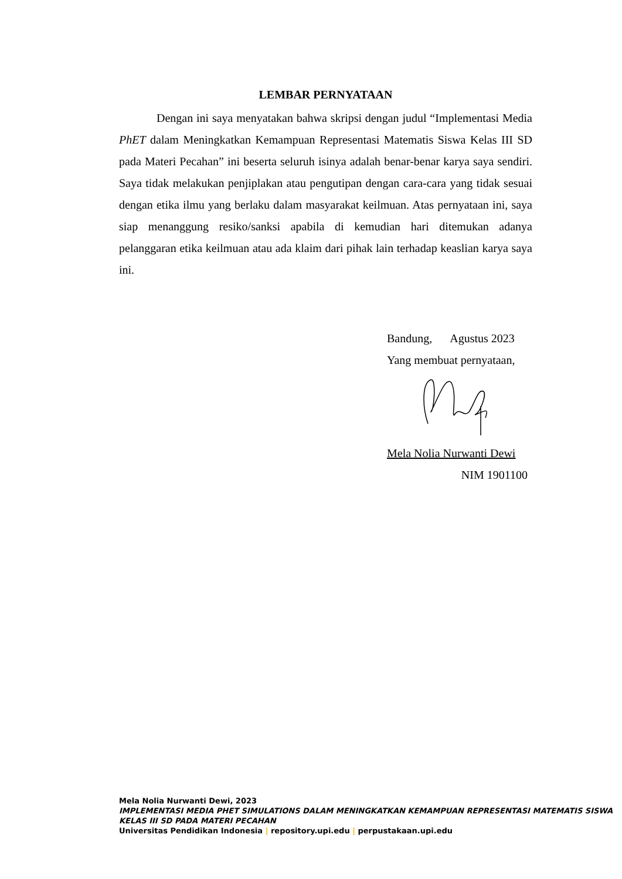LEMBAR PERNYATAAN
Dengan ini saya menyatakan bahwa skripsi dengan judul “Implementasi Media PhET dalam Meningkatkan Kemampuan Representasi Matematis Siswa Kelas III SD pada Materi Pecahan” ini beserta seluruh isinya adalah benar-benar karya saya sendiri. Saya tidak melakukan penjiplakan atau pengutipan dengan cara-cara yang tidak sesuai dengan etika ilmu yang berlaku dalam masyarakat keilmuan. Atas pernyataan ini, saya siap menanggung resiko/sanksi apabila di kemudian hari ditemukan adanya pelanggaran etika keilmuan atau ada klaim dari pihak lain terhadap keaslian karya saya ini.
Bandung, Agustus 2023
Yang membuat pernyataan,
Mela Nolia Nurwanti Dewi
NIM 1901100
Mela Nolia Nurwanti Dewi, 2023
IMPLEMENTASI MEDIA PHET SIMULATIONS DALAM MENINGKATKAN KEMAMPUAN REPRESENTASI MATEMATIS SISWA KELAS III SD PADA MATERI PECAHAN
Universitas Pendidikan Indonesia | repository.upi.edu | perpustakaan.upi.edu